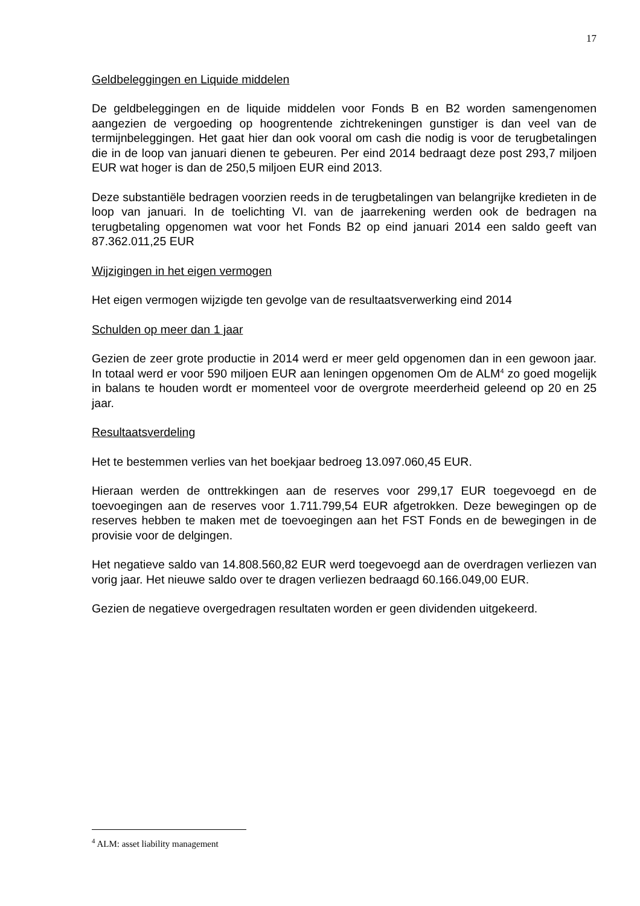17
Geldbeleggingen en Liquide middelen
De geldbeleggingen en de liquide middelen voor Fonds B en B2 worden samengenomen aangezien de vergoeding op hoogrentende zichtrekeningen gunstiger is dan veel van de termijnbeleggingen. Het gaat hier dan ook vooral om cash die nodig is voor de terugbetalingen die in de loop van januari dienen te gebeuren. Per eind 2014 bedraagt deze post 293,7 miljoen EUR wat hoger is dan de 250,5 miljoen EUR eind 2013.
Deze substantiële bedragen voorzien reeds in de terugbetalingen van belangrijke kredieten in de loop van januari. In de toelichting VI. van de jaarrekening werden ook de bedragen na terugbetaling opgenomen wat voor het Fonds B2 op eind januari 2014 een saldo geeft van 87.362.011,25 EUR
Wijzigingen in het eigen vermogen
Het eigen vermogen wijzigde ten gevolge van de resultaatsverwerking eind 2014
Schulden op meer dan 1 jaar
Gezien de zeer grote productie in 2014 werd er meer geld opgenomen dan in een gewoon jaar. In totaal werd er voor 590 miljoen EUR aan leningen opgenomen Om de ALM<sup>4</sup> zo goed mogelijk in balans te houden wordt er momenteel voor de overgrote meerderheid geleend op 20 en 25 jaar.
Resultaatsverdeling
Het te bestemmen verlies van het boekjaar bedroeg 13.097.060,45 EUR.
Hieraan werden de onttrekkingen aan de reserves voor 299,17 EUR toegevoegd en de toevoegingen aan de reserves voor 1.711.799,54 EUR afgetrokken. Deze bewegingen op de reserves hebben te maken met de toevoegingen aan het FST Fonds en de bewegingen in de provisie voor de delgingen.
Het negatieve saldo van 14.808.560,82 EUR werd toegevoegd aan de overdragen verliezen van vorig jaar. Het nieuwe saldo over te dragen verliezen bedraagd 60.166.049,00 EUR.
Gezien de negatieve overgedragen resultaten worden er geen dividenden uitgekeerd.
<sup>4</sup> ALM: asset liability management